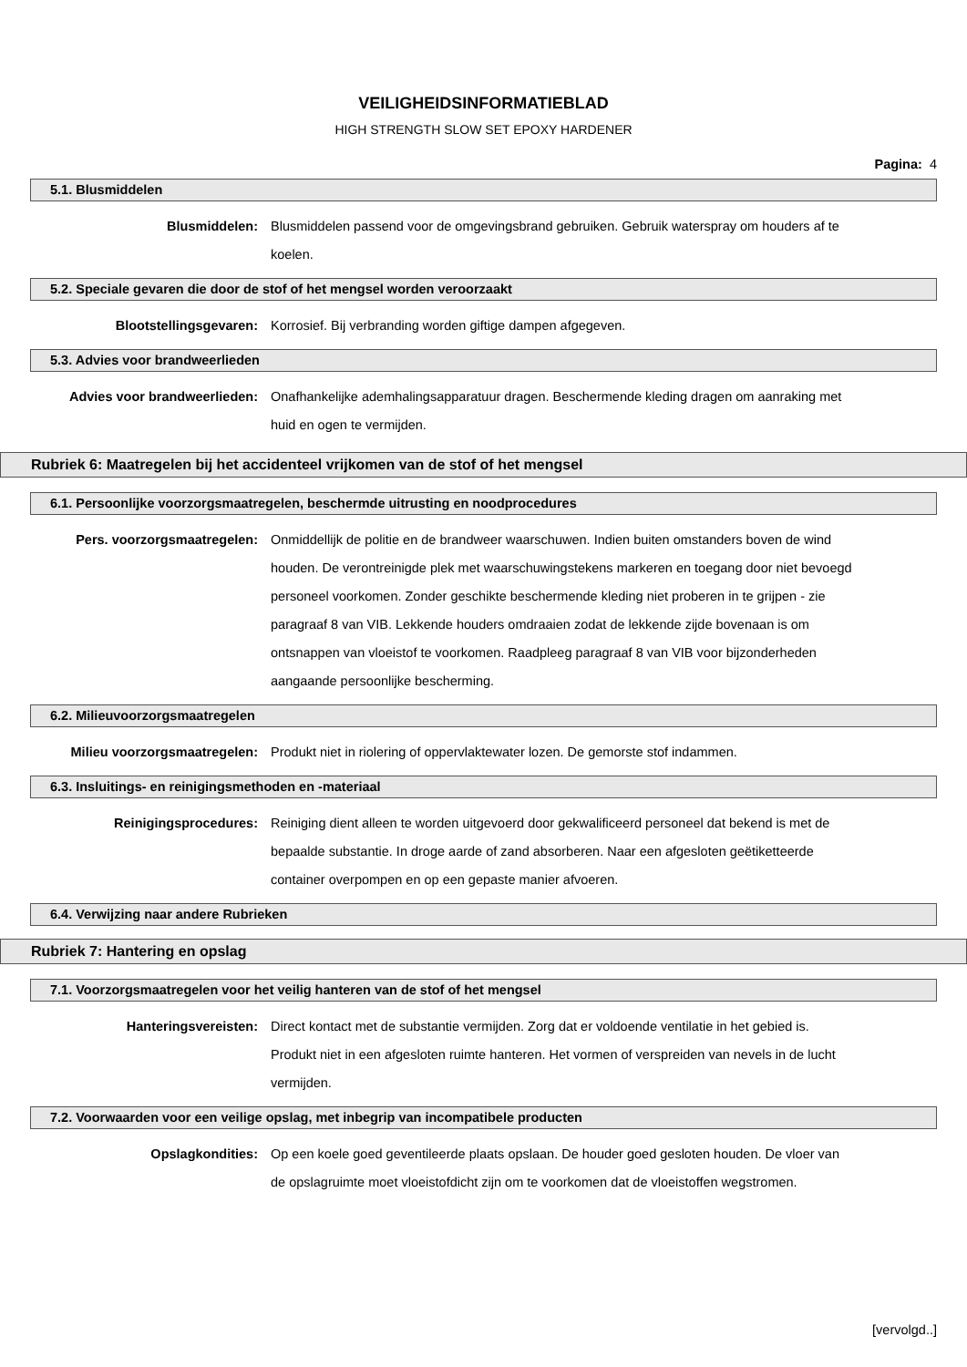VEILIGHEIDSINFORMATIEBLAD
HIGH STRENGTH SLOW SET EPOXY HARDENER
Pagina: 4
5.1. Blusmiddelen
Blusmiddelen: Blusmiddelen passend voor de omgevingsbrand gebruiken. Gebruik waterspray om houders af te koelen.
5.2. Speciale gevaren die door de stof of het mengsel worden veroorzaakt
Blootstellingsgevaren: Korrosief. Bij verbranding worden giftige dampen afgegeven.
5.3. Advies voor brandweerlieden
Advies voor brandweerlieden: Onafhankelijke ademhalingsapparatuur dragen. Beschermende kleding dragen om aanraking met huid en ogen te vermijden.
Rubriek 6: Maatregelen bij het accidenteel vrijkomen van de stof of het mengsel
6.1. Persoonlijke voorzorgsmaatregelen, beschermde uitrusting en noodprocedures
Pers. voorzorgsmaatregelen: Onmiddellijk de politie en de brandweer waarschuwen. Indien buiten omstanders boven de wind houden. De verontreinigde plek met waarschuwingstekens markeren en toegang door niet bevoegd personeel voorkomen. Zonder geschikte beschermende kleding niet proberen in te grijpen - zie paragraaf 8 van VIB. Lekkende houders omdraaien zodat de lekkende zijde bovenaan is om ontsnappen van vloeistof te voorkomen. Raadpleeg paragraaf 8 van VIB voor bijzonderheden aangaande persoonlijke bescherming.
6.2. Milieuvoorzorgsmaatregelen
Milieu voorzorgsmaatregelen: Produkt niet in riolering of oppervlaktewater lozen. De gemorste stof indammen.
6.3. Insluitings- en reinigingsmethoden en -materiaal
Reinigingsprocedures: Reiniging dient alleen te worden uitgevoerd door gekwalificeerd personeel dat bekend is met de bepaalde substantie. In droge aarde of zand absorberen. Naar een afgesloten geëtiketteerde container overpompen en op een gepaste manier afvoeren.
6.4. Verwijzing naar andere Rubrieken
Rubriek 7: Hantering en opslag
7.1. Voorzorgsmaatregelen voor het veilig hanteren van de stof of het mengsel
Hanteringsvereisten: Direct kontact met de substantie vermijden. Zorg dat er voldoende ventilatie in het gebied is. Produkt niet in een afgesloten ruimte hanteren. Het vormen of verspreiden van nevels in de lucht vermijden.
7.2. Voorwaarden voor een veilige opslag, met inbegrip van incompatibele producten
Opslagkondities: Op een koele goed geventileerde plaats opslaan. De houder goed gesloten houden. De vloer van de opslagruimte moet vloeistofdicht zijn om te voorkomen dat de vloeistoffen wegstromen.
[vervolgd..]